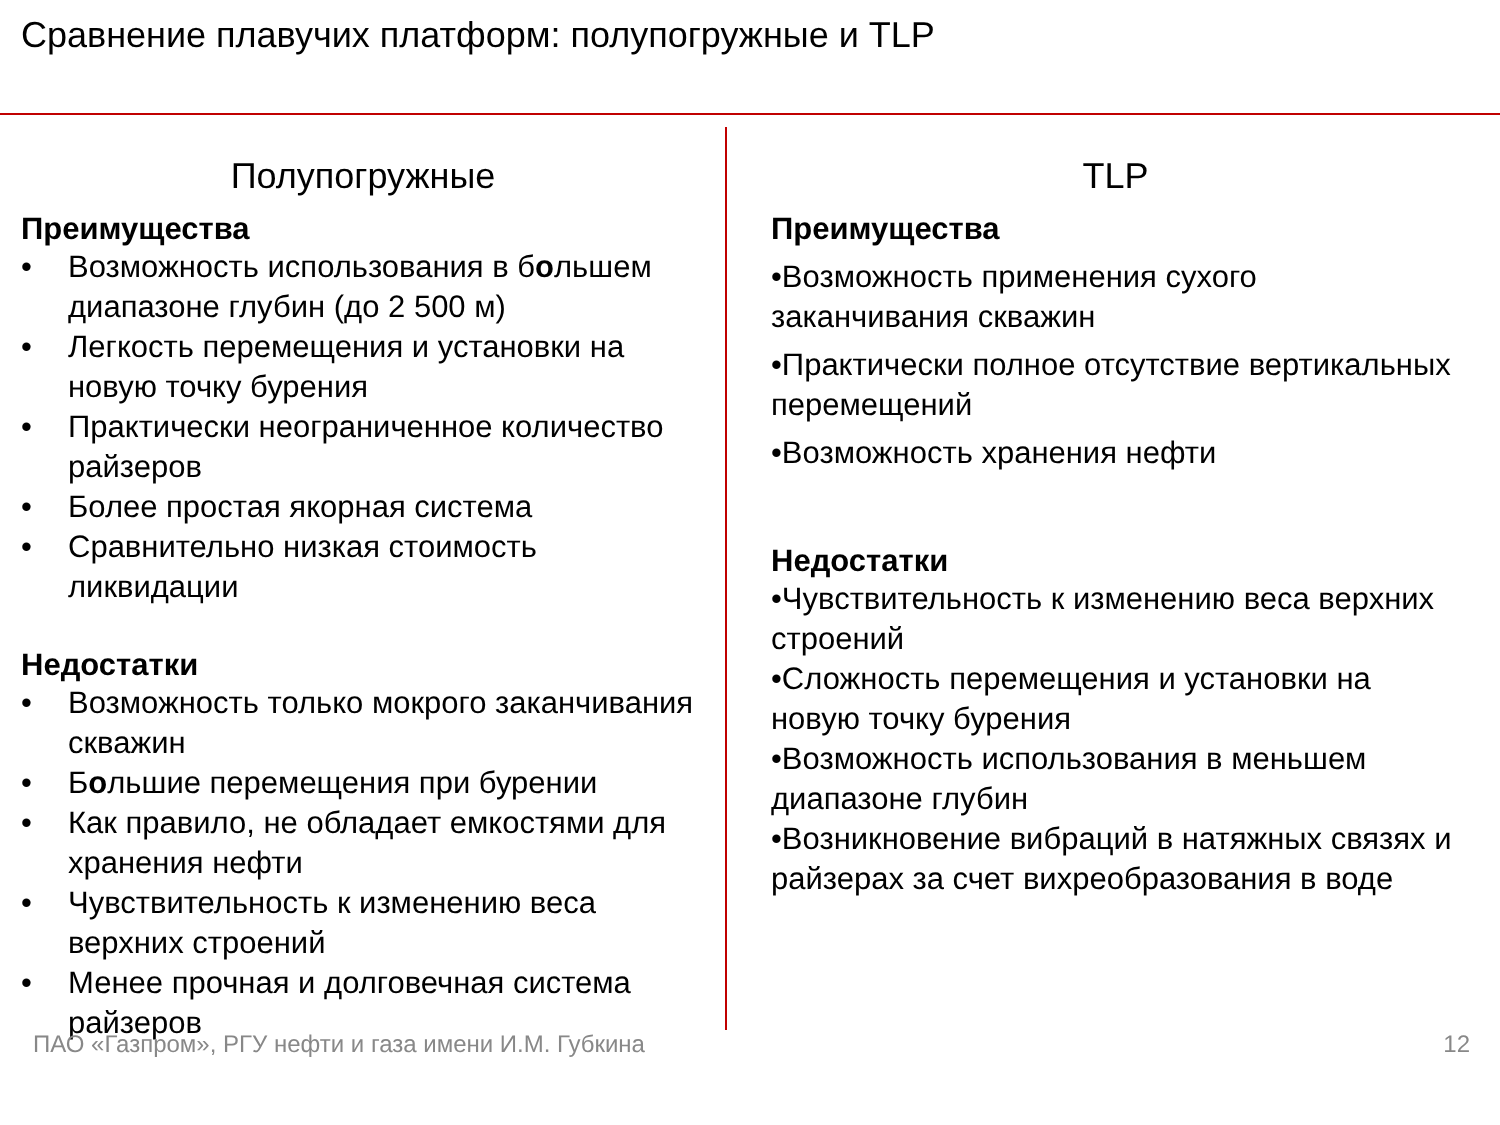Сравнение плавучих платформ: полупогружные и TLP
Полупогружные
Преимущества
• Возможность использования в большем диапазоне глубин (до 2 500 м)
• Легкость перемещения и установки на новую точку бурения
• Практически неограниченное количество райзеров
• Более простая якорная система
• Сравнительно низкая стоимость ликвидации
Недостатки
• Возможность только мокрого заканчивания скважин
• Большие перемещения при бурении
• Как правило, не обладает емкостями для хранения нефти
• Чувствительность к изменению веса верхних строений
• Менее прочная и долговечная система райзеров
TLP
Преимущества
•Возможность применения сухого заканчивания скважин
•Практически полное отсутствие вертикальных перемещений
•Возможность хранения нефти
Недостатки
•Чувствительность к изменению веса верхних строений
•Сложность перемещения и установки на новую точку бурения
•Возможность использования в меньшем диапазоне глубин
•Возникновение вибраций в натяжных связях и райзерах за счет вихреобразования в воде
ПАО «Газпром», РГУ нефти и газа имени И.М. Губкина 12